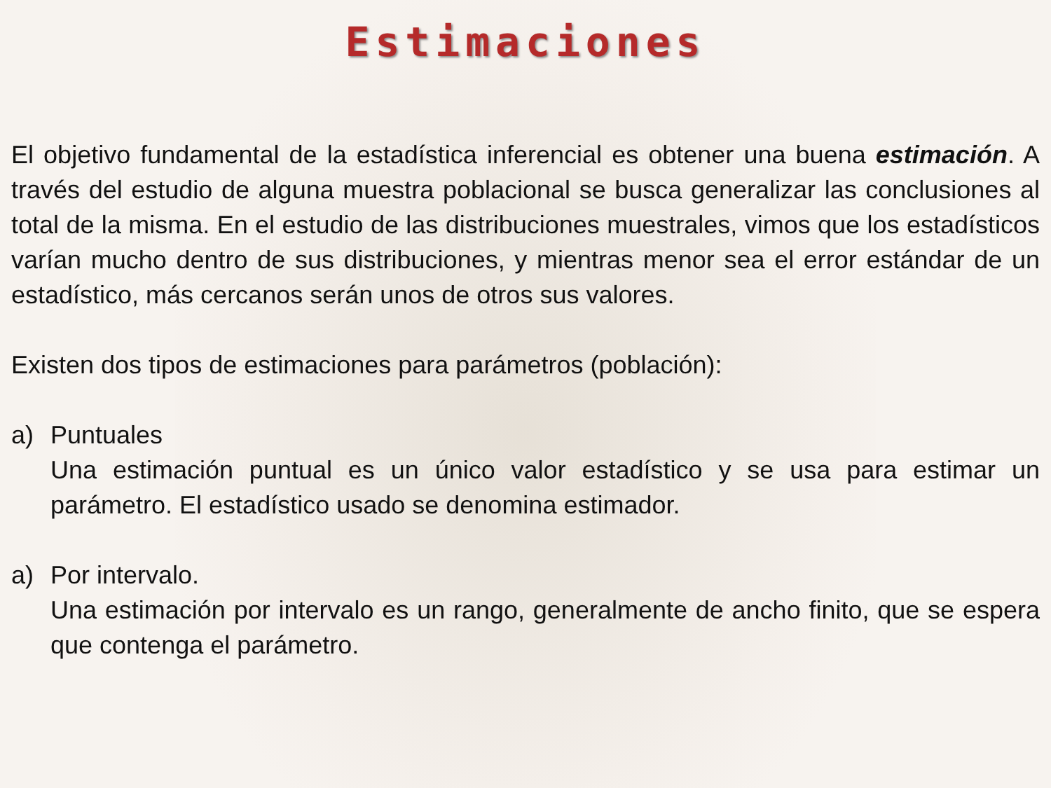Estimaciones
El objetivo fundamental de la estadística inferencial es obtener una buena estimación. A través del estudio de alguna muestra poblacional se busca generalizar las conclusiones al total de la misma. En el estudio de las distribuciones muestrales, vimos que los estadísticos varían mucho dentro de sus distribuciones, y mientras menor sea el error estándar de un estadístico, más cercanos serán unos de otros sus valores.
Existen dos tipos de estimaciones para parámetros (población):
a) Puntuales
Una estimación puntual es un único valor estadístico y se usa para estimar un parámetro. El estadístico usado se denomina estimador.
a) Por intervalo.
Una estimación por intervalo es un rango, generalmente de ancho finito, que se espera que contenga el parámetro.